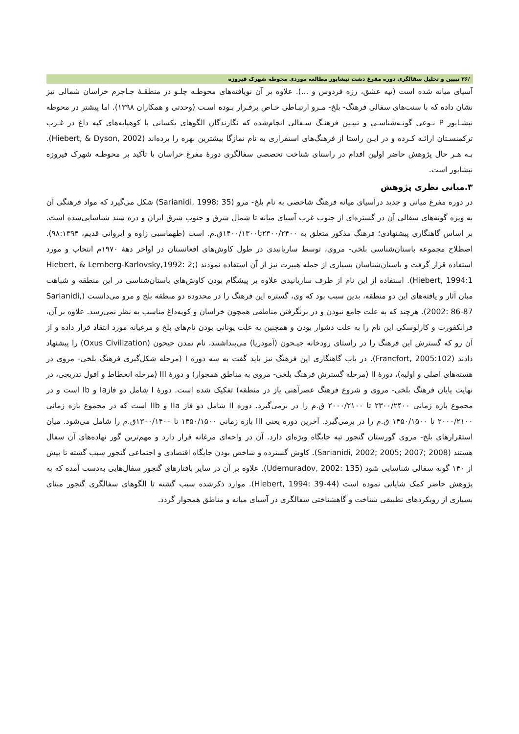/۲۶ تبیین و تحلیل سفالگری دوره مفرغ دشت نیشابور مطالعه موردی محوطه شهرک فیروزه
آسیای میانه شده است (تپه عشق، رزه فردوس و ...). علاوه بر آن نویافته‌های محوطـه چلـو در منطقـۀ جـاجرم خراسان شمالی نیز نشان داده که با سنت‌های سفالی فرهنگ- بلخ- مـرو ارتبـاطی خـاص برقـرار بـوده اسـت (وحدتی و همکاران ۱۳۹۸). اما پیشتر در محوطه نیشـابور P نـوعی گونـه‌شناسـی و تبیـین فرهنـگ سـفالی انجام‌شده که نگارندگان الگوهای یکسانی با کوهپایه‌های کپه داغ در غـرب ترکمنسـتان ارائـه کـرده و در ایـن راستا از فرهنگ‌های استقراری به نام نمازگا بیشترین بهره را برده‌اند (Hiebert, & Dyson, 2002). بـه هـر حال پژوهش حاضر اولین اقدام در راستای شناخت تخصصی سفالگری دورۀ مفرغ خراسان با تأکید بر محوطـه شهرک فیروزه نیشابور است.
۳.مبانی نظری پژوهش
در دوره مفرغ میانی و جدید درآسیای میانه فرهنگ شاخصی به نام بلخ- مرو (Sarianidi, 1998: 35) شکل می‌گیرد که مواد فرهنگی آن به ویژه گونه‌های سفالی آن در گستره‌ای از جنوب غرب آسیای میانه تا شمال شرق و جنوب شرق ایران و دره سند شناسایی‌شده است. بر اساس گاهنگاری پیشنهادی؛ فرهنگ مذکور متعلق به ۲۳۰۰/۲۴۰۰تا۱۴۰۰/۱۳۰۰ق.م. است (طهماسبی زاوه و ایروانی قدیم، ۹۸:۱۳۹۴). اصطلاح مجموعه باستان‌شناسی بلخی- مروی، توسط ساریانیدی در طول کاوش‌های افغانستان در اواخر دهۀ ۱۹۷۰م انتخاب و مورد استفاده قرار گرفت و باستان‌شناسان بسیاری از جمله هیبرت نیز از آن استفاده نمودند (Hiebert, & Lemberg-Karlovsky,1992: 2; Hiebert, 1994:1). استفاده از این نام از طرف ساریانیدی علاوه بر پیشگام بودن کاوش‌های باستان‌شناسی در این منطقه و شباهت میان آثار و یافته‌های این دو منطقه، بدین سبب بود که وی، گستره این فرهنگ را در محدوده دو منطقه بلخ و مرو می‌دانست (Sarianidi, 2002: 86-87). هرچند که به علت جامع نبودن و در برنگرفتن مناطقی همچون خراسان و کوپه‌داغ مناسب به نظر نمی‌رسد. علاوه بر آن، فرانکفورت و کارلوسکی این نام را به علت دشوار بودن و همچنین به علت یونانی بودن نام‌های بلخ و مرغیانه مورد انتقاد قرار داده و از آن رو که گسترش این فرهنگ را در راستای رودخانه جیـحون (آمودریا) می‌پنداشتند، نام تمدن جیحون (Oxus Civilization) را پیشنهاد دادند (Francfort, 2005:102). در باب گاهنگاری این فرهنگ نیز باید گفت به سه دوره I (مرحله شکل‌گیری فرهنگ بلخی- مروی در هسته‌های اصلی و اولیه)، دورۀ II (مرحله گسترش فرهنگ بلخی- مروی به مناطق همجوار) و دورۀ III (مرحله انحطاط و افول تدریجی، در نهایت پایان فرهنگ بلخی- مروی و شروع فرهنگ عصرآهنی یاز در منطقه) تفکیک شده است. دورۀ I شامل دو فازIa و Ib است و در مجموع بازه زمانی ۲۳۰۰/۲۴۰۰ تا ۲۰۰۰/۲۱۰۰ ق.م را در برمی‌گیرد. دوره II شامل دو فاز IIa و IIb است که در مجموع بازه زمانی ۲۰۰۰/۲۱۰۰ تا ۱۴۵۰/۱۵۰۰ ق.م را در برمی‌گیرد. آخرین دوره یعنی III بازه زمانی ۱۴۵۰/۱۵۰۰ تا ۱۳۰۰/۱۴۰۰ق.م را شامل می‌شود. میان استقرارهای بلخ- مروی گورستان گنجور تپه جایگاه ویژه‌ای دارد. آن در واحه‌ای مرغانه قرار دارد و مهم‌ترین گور نهاده‌های آن سفال هستند (Sarianidi, 2002; 2005; 2007; 2008). کاوش گسترده و شاخص بودن جایگاه اقتصادی و اجتماعی گنجور سبب گشته تا بیش از ۱۴۰ گونه سفالی شناسایی شود (Udemuradov, 2002: 135). علاوه بر آن در سایر بافتارهای گنجور سفال‌هایی به‌دست آمده که به پژوهش حاضر کمک شایانی نموده است (Hiebert, 1994: 39-44). موارد ذکرشده سبب گشته تا الگوهای سفالگری گنجور مبنای بسیاری از رویکردهای تطبیقی شناخت و گاهشناختی سفالگری در آسیای میانه و مناطق همجوار گردد.